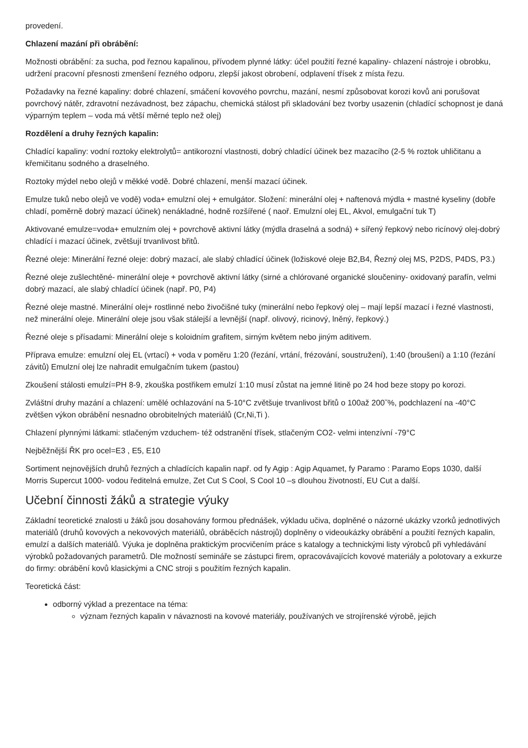provedení.
Chlazení mazání při obrábění:
Možnosti obrábění: za sucha, pod řeznou kapalinou, přívodem plynné látky: účel použití řezné kapaliny- chlazení nástroje i obrobku, udržení pracovní přesnosti zmenšení řezného odporu, zlepší jakost obrobení, odplavení třísek z místa řezu.
Požadavky na řezné kapaliny: dobré chlazení, smáčení kovového povrchu, mazání, nesmí způsobovat korozi kovů ani porušovat povrchový nátěr, zdravotní nezávadnost, bez zápachu, chemická stálost při skladování bez tvorby usazenin (chladící schopnost je daná výparným teplem – voda má větší měrné teplo než olej)
Rozdělení a druhy řezných kapalin:
Chladící kapaliny: vodní roztoky elektrolytů= antikorozní vlastnosti, dobrý chladící účinek bez mazacího (2-5 % roztok uhličitanu a křemičitanu sodného a draselného.
Roztoky mýdel nebo olejů v měkké vodě. Dobré chlazení, menší mazací účinek.
Emulze tuků nebo olejů ve vodě) voda+ emulzní olej + emulgátor. Složení: minerální olej + naftenová mýdla + mastné kyseliny (dobře chladí, poměrně dobrý mazací účinek) nenákladné, hodně rozšířené ( naoř. Emulzní olej EL, Akvol, emulgační tuk T)
Aktivované emulze=voda+ emulzním olej + povrchově aktivní látky (mýdla draselná a sodná) + sířený řepkový nebo ricínový olej-dobrý chladící i mazací účinek, zvětšují trvanlivost břitů.
Řezné oleje: Minerální řezné oleje: dobrý mazací, ale slabý chladící účinek (ložiskové oleje B2,B4, Řezný olej MS, P2DS, P4DS, P3.)
Řezné oleje zušlechtěné- minerální oleje + povrchově aktivní látky (sirné a chlórované organické sloučeniny- oxidovaný parafín, velmi dobrý mazací, ale slabý chladící účinek (např. P0, P4)
Řezné oleje mastné. Minerální olej+ rostlinné nebo živočišné tuky (minerální nebo řepkový olej – mají lepší mazací i řezné vlastnosti, než minerální oleje. Minerální oleje jsou však stálejší a levnější (např. olivový, ricinový, lněný, řepkový.)
Řezné oleje s přísadami: Minerální oleje s koloidním grafitem, sirným květem nebo jiným aditivem.
Příprava emulze: emulzní olej EL (vrtací) + voda v poměru 1:20 (řezání, vrtání, frézování, soustružení), 1:40 (broušení) a 1:10 (řezání závitů) Emulzní olej lze nahradit emulgačním tukem (pastou)
Zkoušení stálosti emulzí=PH 8-9, zkouška postřikem emulzí 1:10 musí zůstat na jemné litině po 24 hod beze stopy po korozi.
Zvláštní druhy mazání a chlazení: umělé ochlazování na 5-10°C zvětšuje trvanlivost břitů o 100až 200ˇ%, podchlazení na -40°C zvětšen výkon obrábění nesnadno obrobitelných materiálů (Cr,Ni,Ti ).
Chlazení plynnými látkami: stlačeným vzduchem- též odstranění třísek, stlačeným CO2- velmi intenzívní -79°C
Nejběžnější ŘK pro ocel=E3 , E5, E10
Sortiment nejnovějších druhů řezných a chladících kapalin např. od fy Agip : Agip Aquamet, fy Paramo : Paramo Eops 1030, další Morris Supercut 1000- vodou ředitelná emulze, Zet Cut S Cool, S Cool 10 –s dlouhou životností, EU Cut a další.
Učební činnosti žáků a strategie výuky
Základní teoretické znalosti u žáků jsou dosahovány formou přednášek, výkladu učiva, doplněné o názorné ukázky vzorků jednotlivých materiálů (druhů kovových a nekovových materiálů, obráběcích nástrojů) doplněny o videoukázky obrábění a použití řezných kapalin, emulzí a dalších materiálů. Výuka je doplněna praktickým procvičením práce s katalogy a technickými listy výrobců při vyhledávání výrobků požadovaných parametrů. Dle možností semináře se zástupci firem, opracovávajících kovové materiály a polotovary a exkurze do firmy: obrábění kovů klasickými a CNC stroji s použitím řezných kapalin.
Teoretická část:
odborný výklad a prezentace na téma:
význam řezných kapalin v návaznosti na kovové materiály, používaných ve strojírenské výrobě, jejich